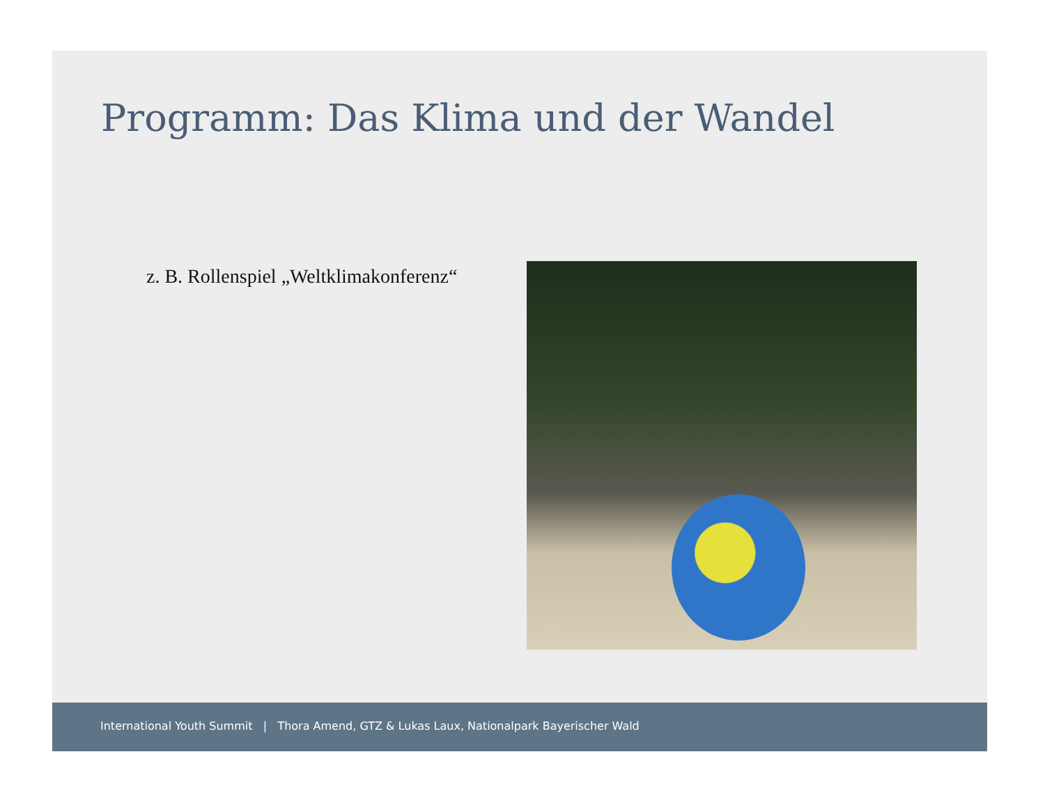Programm: Das Klima und der Wandel
z. B. Rollenspiel „Weltklimakonferenz“
International Youth Summit | Thora Amend, GTZ & Lukas Laux, Nationalpark Bayerischer Wald